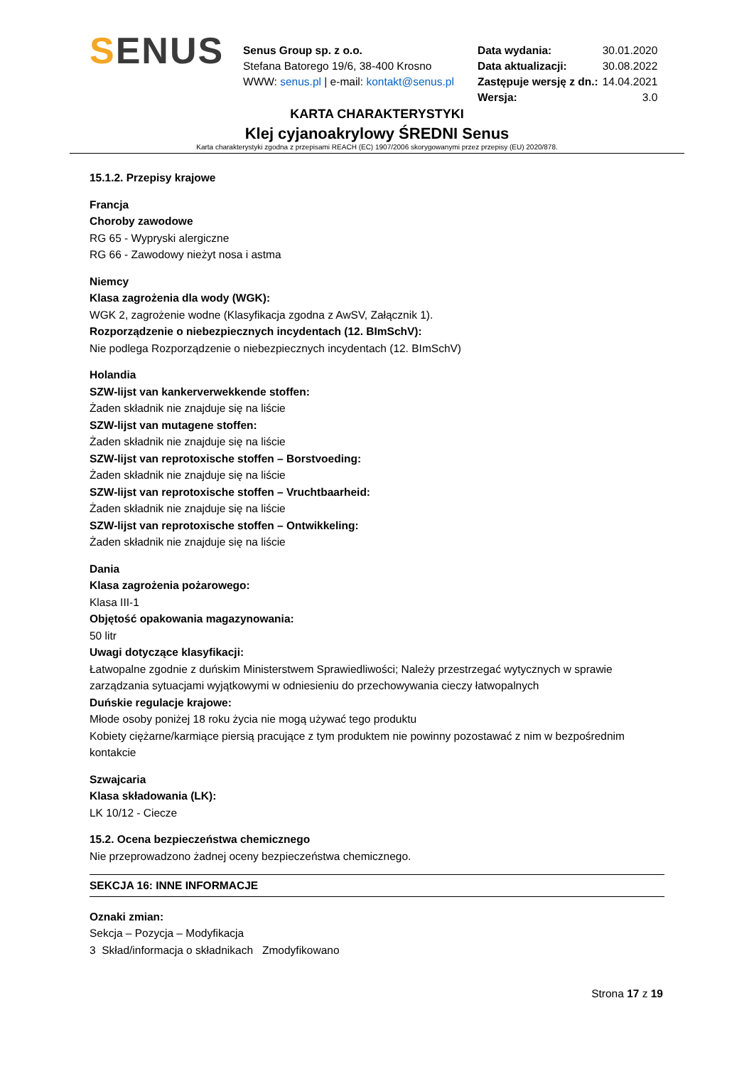SENUS
Senus Group sp. z o.o.
Stefana Batorego 19/6, 38-400 Krosno
WWW: senus.pl | e-mail: kontakt@senus.pl
| Data wydania: | 30.01.2020 |
| Data aktualizacji: | 30.08.2022 |
| Zastępuje wersję z dn.: | 14.04.2021 |
| Wersja: | 3.0 |
KARTA CHARAKTERYSTYKI
Klej cyjanoakrylowy ŚREDNI Senus
Karta charakterystyki zgodna z przepisami REACH (EC) 1907/2006 skorygowanymi przez przepisy (EU) 2020/878.
15.1.2. Przepisy krajowe
Francja
Choroby zawodowe
RG 65 - Wypryski alergiczne
RG 66 - Zawodowy nieżyt nosa i astma
Niemcy
Klasa zagrożenia dla wody (WGK):
WGK 2, zagrożenie wodne (Klasyfikacja zgodna z AwSV, Załącznik 1).
Rozporządzenie o niebezpiecznych incydentach (12. BImSchV):
Nie podlega Rozporządzenie o niebezpiecznych incydentach (12. BImSchV)
Holandia
SZW-lijst van kankerverwekkende stoffen:
Żaden składnik nie znajduje się na liście
SZW-lijst van mutagene stoffen:
Żaden składnik nie znajduje się na liście
SZW-lijst van reprotoxische stoffen – Borstvoeding:
Żaden składnik nie znajduje się na liście
SZW-lijst van reprotoxische stoffen – Vruchtbaarheid:
Żaden składnik nie znajduje się na liście
SZW-lijst van reprotoxische stoffen – Ontwikkeling:
Żaden składnik nie znajduje się na liście
Dania
Klasa zagrożenia pożarowego:
Klasa III-1
Objętość opakowania magazynowania:
50 litr
Uwagi dotyczące klasyfikacji:
Łatwopalne zgodnie z duńskim Ministerstwem Sprawiedliwości; Należy przestrzegać wytycznych w sprawie zarządzania sytuacjami wyjątkowymi w odniesieniu do przechowywania cieczy łatwopalnych
Duńskie regulacje krajowe:
Młode osoby poniżej 18 roku życia nie mogą używać tego produktu
Kobiety ciężarne/karmiące piersią pracujące z tym produktem nie powinny pozostawać z nim w bezpośrednim kontakcie
Szwajcaria
Klasa składowania (LK):
LK 10/12 - Ciecze
15.2. Ocena bezpieczeństwa chemicznego
Nie przeprowadzono żadnej oceny bezpieczeństwa chemicznego.
SEKCJA 16: INNE INFORMACJE
Oznaki zmian:
Sekcja – Pozycja – Modyfikacja
3 Skład/informacja o składnikach Zmodyfikowano
Strona 17 z 19